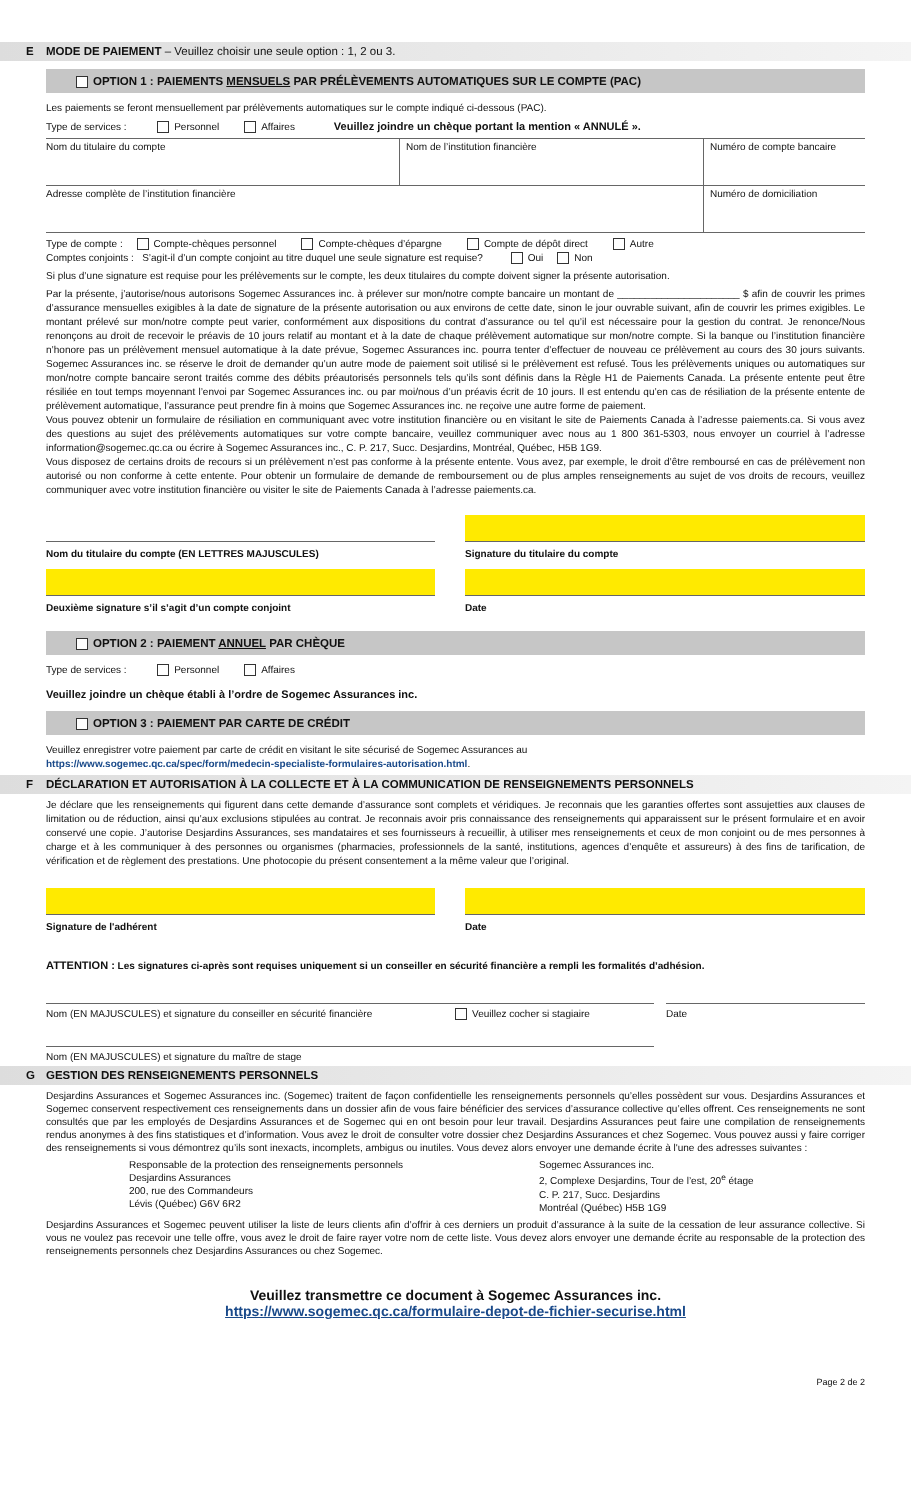E MODE DE PAIEMENT – Veuillez choisir une seule option : 1, 2 ou 3.
OPTION 1 : PAIEMENTS MENSUELS PAR PRÉLÈVEMENTS AUTOMATIQUES SUR LE COMPTE (PAC)
Les paiements se feront mensuellement par prélèvements automatiques sur le compte indiqué ci-dessous (PAC).
Type de services : Personnel Affaires Veuillez joindre un chèque portant la mention « ANNULÉ ».
Nom du titulaire du compte Nom de l’institution financière Numéro de compte bancaire
Adresse complète de l’institution financière Numéro de domiciliation
Type de compte : Compte-chèques personnel Compte-chèques d’épargne Compte de dépôt direct Autre
Comptes conjoints : S’agit-il d’un compte conjoint au titre duquel une seule signature est requise? Oui Non
Si plus d’une signature est requise pour les prélèvements sur le compte, les deux titulaires du compte doivent signer la présente autorisation.
Par la présente, j’autorise/nous autorisons Sogemec Assurances inc. à prélever sur mon/notre compte bancaire un montant de ______________________ $ afin de couvrir les primes d’assurance mensuelles exigibles à la date de signature de la présente autorisation ou aux environs de cette date, sinon le jour ouvrable suivant, afin de couvrir les primes exigibles. Le montant prélevé sur mon/notre compte peut varier, conformément aux dispositions du contrat d’assurance ou tel qu’il est nécessaire pour la gestion du contrat. Je renonce/Nous renonçons au droit de recevoir le préavis de 10 jours relatif au montant et à la date de chaque prélèvement automatique sur mon/notre compte. Si la banque ou l’institution financière n’honore pas un prélèvement mensuel automatique à la date prévue, Sogemec Assurances inc. pourra tenter d’effectuer de nouveau ce prélèvement au cours des 30 jours suivants. Sogemec Assurances inc. se réserve le droit de demander qu’un autre mode de paiement soit utilisé si le prélèvement est refusé. Tous les prélèvements uniques ou automatiques sur mon/notre compte bancaire seront traités comme des débits préautorisés personnels tels qu’ils sont définis dans la Règle H1 de Paiements Canada. La présente entente peut être résiliée en tout temps moyennant l’envoi par Sogemec Assurances inc. ou par moi/nous d’un préavis écrit de 10 jours. Il est entendu qu’en cas de résiliation de la présente entente de prélèvement automatique, l’assurance peut prendre fin à moins que Sogemec Assurances inc. ne reçoive une autre forme de paiement.
Vous pouvez obtenir un formulaire de résiliation en communiquant avec votre institution financière ou en visitant le site de Paiements Canada à l’adresse paiements.ca. Si vous avez des questions au sujet des prélèvements automatiques sur votre compte bancaire, veuillez communiquer avec nous au 1 800 361-5303, nous envoyer un courriel à l’adresse information@sogemec.qc.ca ou écrire à Sogemec Assurances inc., C. P. 217, Succ. Desjardins, Montréal, Québec, H5B 1G9.
Vous disposez de certains droits de recours si un prélèvement n’est pas conforme à la présente entente. Vous avez, par exemple, le droit d’être remboursé en cas de prélèvement non autorisé ou non conforme à cette entente. Pour obtenir un formulaire de demande de remboursement ou de plus amples renseignements au sujet de vos droits de recours, veuillez communiquer avec votre institution financière ou visiter le site de Paiements Canada à l’adresse paiements.ca.
Nom du titulaire du compte (EN LETTRES MAJUSCULES)
Deuxième signature s’il s’agit d’un compte conjoint
Signature du titulaire du compte
Date
OPTION 2 : PAIEMENT ANNUEL PAR CHÈQUE
Type de services : Personnel Affaires
Veuillez joindre un chèque établi à l’ordre de Sogemec Assurances inc.
OPTION 3 : PAIEMENT PAR CARTE DE CRÉDIT
Veuillez enregistrer votre paiement par carte de crédit en visitant le site sécurisé de Sogemec Assurances au
https://www.sogemec.qc.ca/spec/form/medecin-specialiste-formulaires-autorisation.html.
F DÉCLARATION ET AUTORISATION À LA COLLECTE ET À LA COMMUNICATION DE RENSEIGNEMENTS PERSONNELS
Je déclare que les renseignements qui figurent dans cette demande d’assurance sont complets et véridiques. Je reconnais que les garanties offertes sont assujetties aux clauses de limitation ou de réduction, ainsi qu’aux exclusions stipulées au contrat. Je reconnais avoir pris connaissance des renseignements qui apparaissent sur le présent formulaire et en avoir conservé une copie. J’autorise Desjardins Assurances, ses mandataires et ses fournisseurs à recueillir, à utiliser mes renseignements et ceux de mon conjoint ou de mes personnes à charge et à les communiquer à des personnes ou organismes (pharmacies, professionnels de la santé, institutions, agences d’enquête et assureurs) à des fins de tarification, de vérification et de règlement des prestations. Une photocopie du présent consentement a la même valeur que l’original.
Signature de l'adhérent Date
ATTENTION : Les signatures ci-après sont requises uniquement si un conseiller en sécurité financière a rempli les formalités d’adhésion.
Nom (EN MAJUSCULES) et signature du conseiller en sécurité financière Veuillez cocher si stagiaire Date
Nom (EN MAJUSCULES) et signature du maître de stage
G GESTION DES RENSEIGNEMENTS PERSONNELS
Desjardins Assurances et Sogemec Assurances inc. (Sogemec) traitent de façon confidentielle les renseignements personnels qu’elles possèdent sur vous. Desjardins Assurances et Sogemec conservent respectivement ces renseignements dans un dossier afin de vous faire bénéficier des services d’assurance collective qu’elles offrent. Ces renseignements ne sont consultés que par les employés de Desjardins Assurances et de Sogemec qui en ont besoin pour leur travail. Desjardins Assurances peut faire une compilation de renseignements rendus anonymes à des fins statistiques et d’information. Vous avez le droit de consulter votre dossier chez Desjardins Assurances et chez Sogemec. Vous pouvez aussi y faire corriger des renseignements si vous démontrez qu’ils sont inexacts, incomplets, ambigus ou inutiles. Vous devez alors envoyer une demande écrite à l'une des adresses suivantes :
Responsable de la protection des renseignements personnels
Desjardins Assurances
200, rue des Commandeurs
Lévis (Québec) G6V 6R2
Sogemec Assurances inc.
2, Complexe Desjardins, Tour de l’est, 20<sup>e</sup> étage
C. P. 217, Succ. Desjardins
Montréal (Québec) H5B 1G9
Desjardins Assurances et Sogemec peuvent utiliser la liste de leurs clients afin d’offrir à ces derniers un produit d’assurance à la suite de la cessation de leur assurance collective. Si vous ne voulez pas recevoir une telle offre, vous avez le droit de faire rayer votre nom de cette liste. Vous devez alors envoyer une demande écrite au responsable de la protection des renseignements personnels chez Desjardins Assurances ou chez Sogemec.
Veuillez transmettre ce document à Sogemec Assurances inc.
https://www.sogemec.qc.ca/formulaire-depot-de-fichier-securise.html
Page 2 de 2